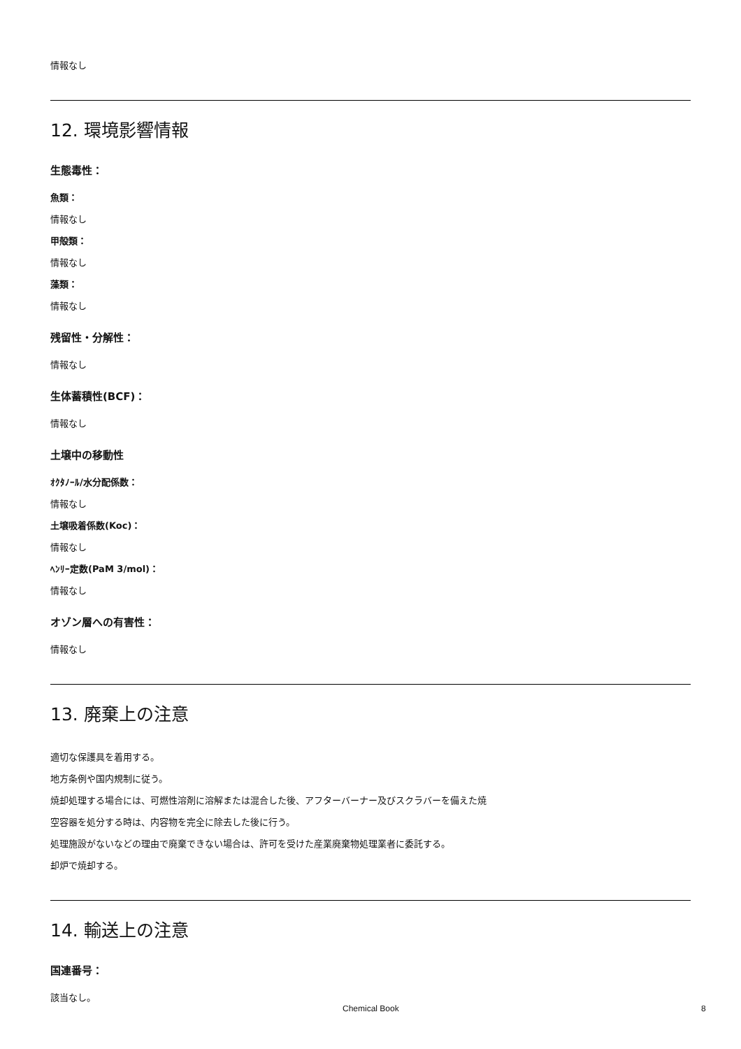情報なし
12. 環境影響情報
生態毒性：
魚類：
情報なし
甲殻類：
情報なし
藻類：
情報なし
残留性・分解性：
情報なし
生体蓄積性(BCF)：
情報なし
土壌中の移動性
ｵｸﾀﾉｰﾙ/水分配係数：
情報なし
土壌吸着係数(Koc)：
情報なし
ﾍﾝﾘｰ定数(PaM 3/mol)：
情報なし
オゾン層への有害性：
情報なし
13. 廃棄上の注意
適切な保護具を着用する。
地方条例や国内規制に従う。
焼却処理する場合には、可燃性溶剤に溶解または混合した後、アフターバーナー及びスクラバーを備えた焼
空容器を処分する時は、内容物を完全に除去した後に行う。
処理施設がないなどの理由で廃棄できない場合は、許可を受けた産業廃棄物処理業者に委託する。
却炉で焼却する。
14. 輸送上の注意
国連番号：
該当なし。
Chemical Book 8